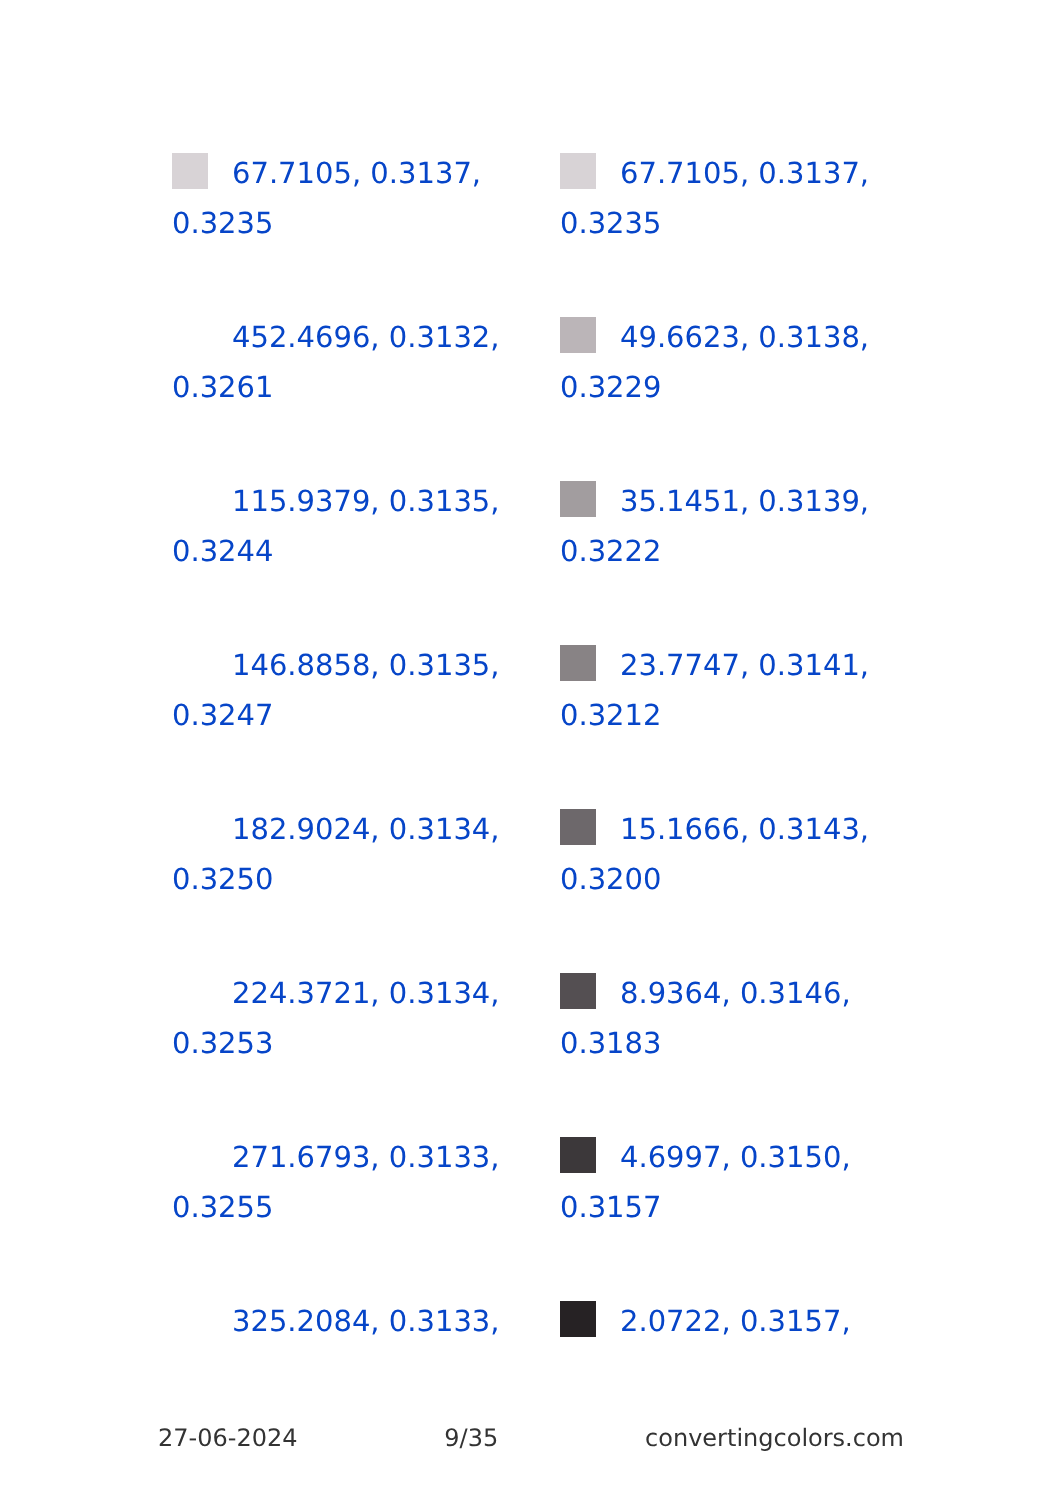67.7105, 0.3137, 0.3235
67.7105, 0.3137, 0.3235
452.4696, 0.3132, 0.3261
49.6623, 0.3138, 0.3229
115.9379, 0.3135, 0.3244
35.1451, 0.3139, 0.3222
146.8858, 0.3135, 0.3247
23.7747, 0.3141, 0.3212
182.9024, 0.3134, 0.3250
15.1666, 0.3143, 0.3200
224.3721, 0.3134, 0.3253
8.9364, 0.3146, 0.3183
271.6793, 0.3133, 0.3255
4.6997, 0.3150, 0.3157
325.2084, 0.3133,
2.0722, 0.3157,
27-06-2024 9/35 convertingcolors.com